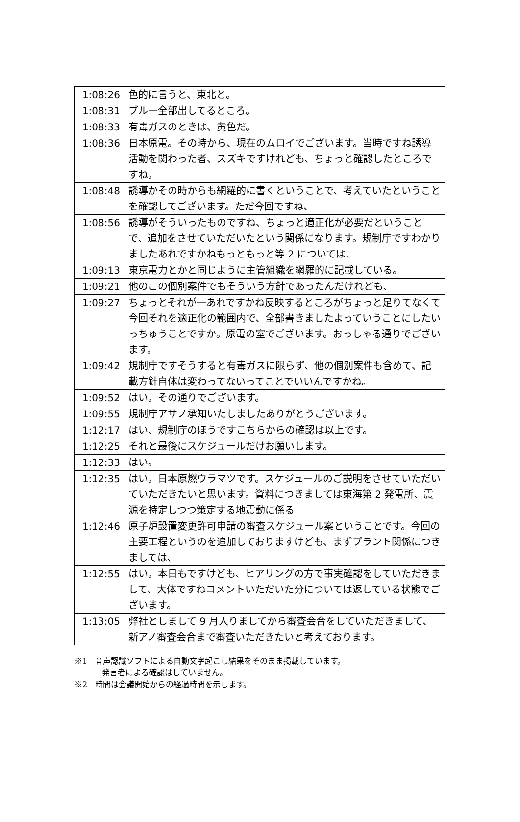| 1:08:26 | 色的に言うと、東北と。 |
| 1:08:31 | ブル一全部出してるところ。 |
| 1:08:33 | 有毒ガスのときは、黄色だ。 |
| 1:08:36 | 日本原電。その時から、現在のムロイでございます。当時ですね誘導活動を関わった者、スズキですけれども、ちょっと確認したところですね。 |
| 1:08:48 | 誘導かその時からも網羅的に書くということで、考えていたということを確認してございます。ただ今回ですね、 |
| 1:08:56 | 誘導がそういったものですね、ちょっと適正化が必要だということで、追加をさせていただいたという関係になります。規制庁ですわかりましたあれですかねもっともっと等 2 については、 |
| 1:09:13 | 東京電力とかと同じように主管組織を網羅的に記載している。 |
| 1:09:21 | 他のこの個別案件でもそういう方針であったんだけれども、 |
| 1:09:27 | ちょっとそれが一あれですかね反映するところがちょっと足りてなくて今回それを適正化の範囲内で、全部書きましたよっていうことにしたいっちゅうことですか。原電の室でございます。おっしゃる通りでございます。 |
| 1:09:42 | 規制庁ですそうすると有毒ガスに限らず、他の個別案件も含めて、記載方針自体は変わってないってことでいいんですかね。 |
| 1:09:52 | はい。その通りでございます。 |
| 1:09:55 | 規制庁アサノ承知いたしましたありがとうございます。 |
| 1:12:17 | はい、規制庁のほうですこちらからの確認は以上です。 |
| 1:12:25 | それと最後にスケジュールだけお願いします。 |
| 1:12:33 | はい。 |
| 1:12:35 | はい。日本原燃ウラマツです。スケジュールのご説明をさせていただいていただきたいと思います。資料につきましては東海第 2 発電所、震源を特定しつつ策定する地震動に係る |
| 1:12:46 | 原子炉設置変更許可申請の審査スケジュール案ということです。今回の主要工程というのを追加しておりますけども、まずプラント関係につきましては、 |
| 1:12:55 | はい。本日もですけども、ヒアリングの方で事実確認をしていただきまして、大体ですねコメントいただいた分については返している状態でございます。 |
| 1:13:05 | 弊社としまして 9 月入りましてから審査会合をしていただきまして、新アノ審査会合まで審査いただきたいと考えております。 |
※1　音声認識ソフトによる自動文字起こし結果をそのまま掲載しています。
発言者による確認はしていません。
※2　時間は会議開始からの経過時間を示します。